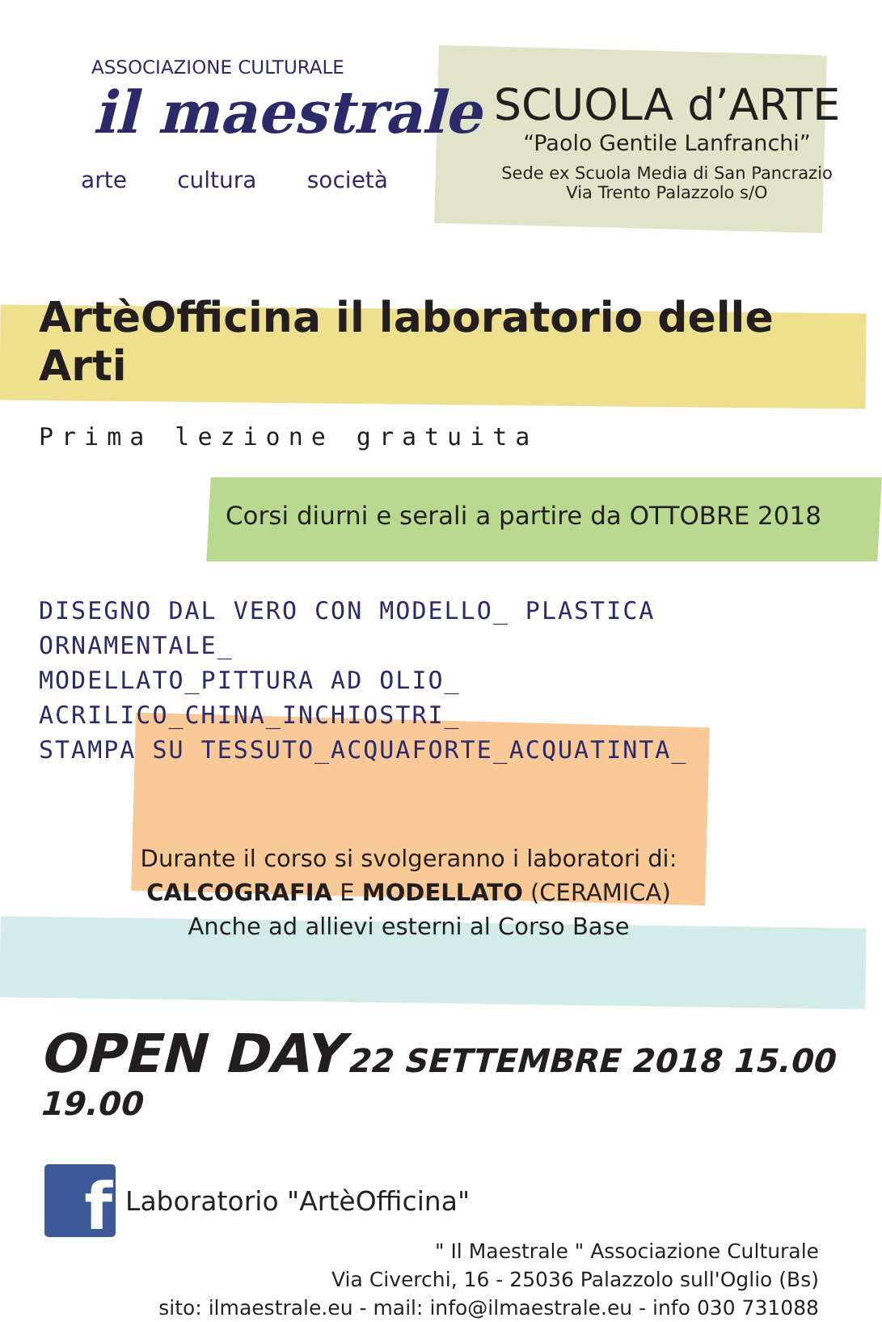ASSOCIAZIONE CULTURALE
il maestrale
arte cultura società
SCUOLA d’ARTE
“Paolo Gentile Lanfranchi”
Sede ex Scuola Media di San Pancrazio
Via Trento Palazzolo s/O
ArtèOfficina il laboratorio delle Arti
Prima lezione gratuita
Corsi diurni e serali a partire da OTTOBRE 2018
DISEGNO DAL VERO CON MODELLO_ PLASTICA ORNAMENTALE_
MODELLATO_PITTURA AD OLIO_ ACRILICO_CHINA_INCHIOSTRI_
STAMPA SU TESSUTO_ACQUAFORTE_ACQUATINTA_
Durante il corso si svolgeranno i laboratori di:
CALCOGRAFIA E MODELLATO (CERAMICA)
Anche ad allievi esterni al Corso Base
OPEN DAY 22 SETTEMBRE 2018 15.00 19.00
f
Laboratorio "ArtèOfficina"
" Il Maestrale " Associazione Culturale
Via Civerchi, 16 - 25036 Palazzolo sull'Oglio (Bs)
sito: ilmaestrale.eu - mail: info@ilmaestrale.eu - info 030 731088